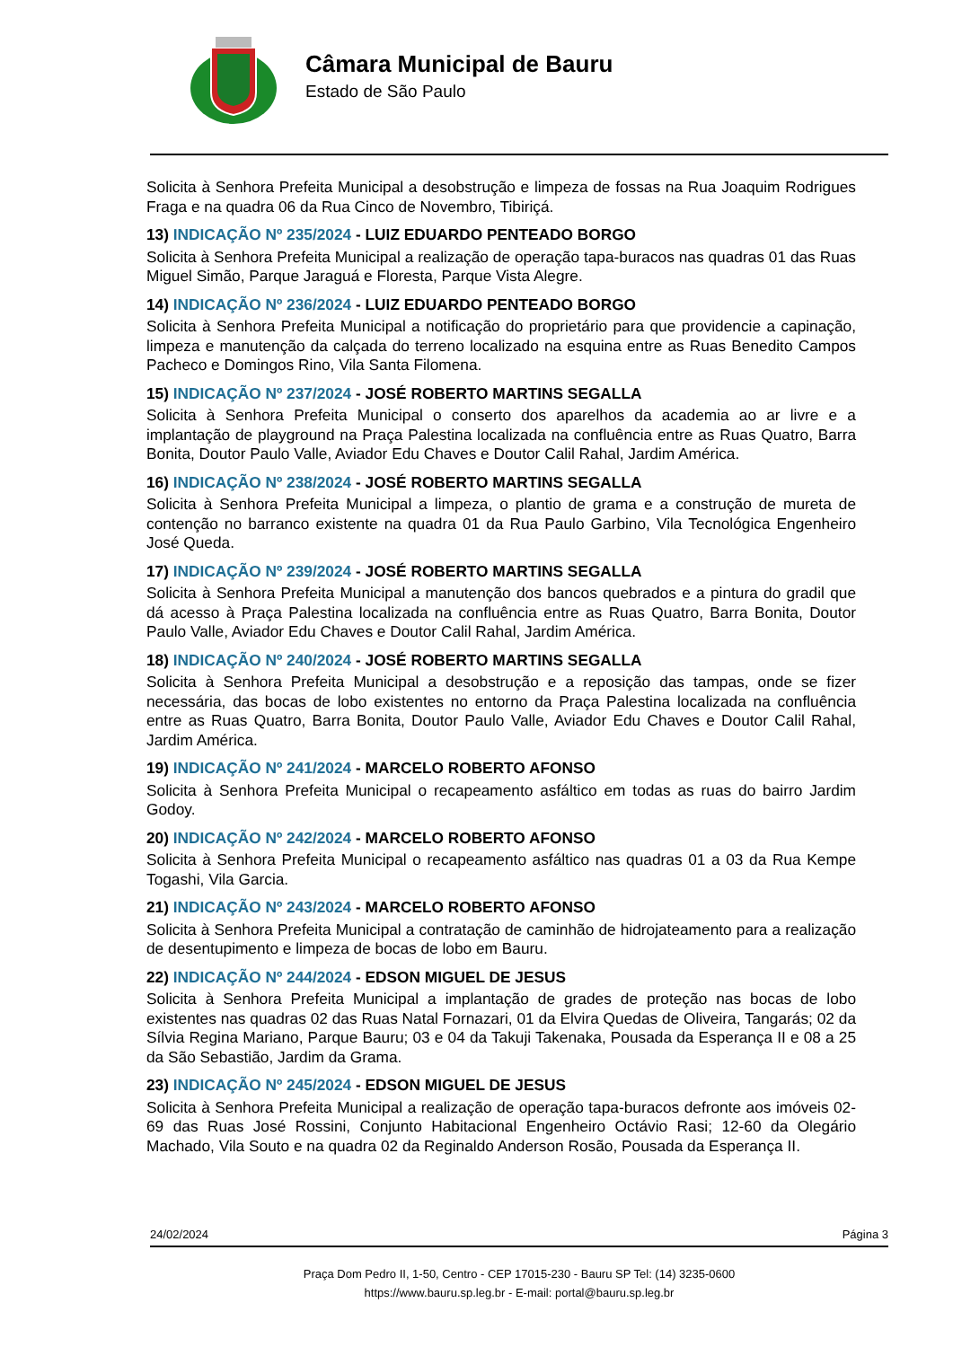Câmara Municipal de Bauru
Estado de São Paulo
Solicita à Senhora Prefeita Municipal a desobstrução e limpeza de fossas na Rua Joaquim Rodrigues Fraga e na quadra 06 da Rua Cinco de Novembro, Tibiriçá.
13) INDICAÇÃO Nº 235/2024 - LUIZ EDUARDO PENTEADO BORGO
Solicita à Senhora Prefeita Municipal a realização de operação tapa-buracos nas quadras 01 das Ruas Miguel Simão, Parque Jaraguá e Floresta, Parque Vista Alegre.
14) INDICAÇÃO Nº 236/2024 - LUIZ EDUARDO PENTEADO BORGO
Solicita à Senhora Prefeita Municipal a notificação do proprietário para que providencie a capinação, limpeza e manutenção da calçada do terreno localizado na esquina entre as Ruas Benedito Campos Pacheco e Domingos Rino, Vila Santa Filomena.
15) INDICAÇÃO Nº 237/2024 - JOSÉ ROBERTO MARTINS SEGALLA
Solicita à Senhora Prefeita Municipal o conserto dos aparelhos da academia ao ar livre e a implantação de playground na Praça Palestina localizada na confluência entre as Ruas Quatro, Barra Bonita, Doutor Paulo Valle, Aviador Edu Chaves e Doutor Calil Rahal, Jardim América.
16) INDICAÇÃO Nº 238/2024 - JOSÉ ROBERTO MARTINS SEGALLA
Solicita à Senhora Prefeita Municipal a limpeza, o plantio de grama e a construção de mureta de contenção no barranco existente na quadra 01 da Rua Paulo Garbino, Vila Tecnológica Engenheiro José Queda.
17) INDICAÇÃO Nº 239/2024 - JOSÉ ROBERTO MARTINS SEGALLA
Solicita à Senhora Prefeita Municipal a manutenção dos bancos quebrados e a pintura do gradil que dá acesso à Praça Palestina localizada na confluência entre as Ruas Quatro, Barra Bonita, Doutor Paulo Valle, Aviador Edu Chaves e Doutor Calil Rahal, Jardim América.
18) INDICAÇÃO Nº 240/2024 - JOSÉ ROBERTO MARTINS SEGALLA
Solicita à Senhora Prefeita Municipal a desobstrução e a reposição das tampas, onde se fizer necessária, das bocas de lobo existentes no entorno da Praça Palestina localizada na confluência entre as Ruas Quatro, Barra Bonita, Doutor Paulo Valle, Aviador Edu Chaves e Doutor Calil Rahal, Jardim América.
19) INDICAÇÃO Nº 241/2024 - MARCELO ROBERTO AFONSO
Solicita à Senhora Prefeita Municipal o recapeamento asfáltico em todas as ruas do bairro Jardim Godoy.
20) INDICAÇÃO Nº 242/2024 - MARCELO ROBERTO AFONSO
Solicita à Senhora Prefeita Municipal o recapeamento asfáltico nas quadras 01 a 03 da Rua Kempe Togashi, Vila Garcia.
21) INDICAÇÃO Nº 243/2024 - MARCELO ROBERTO AFONSO
Solicita à Senhora Prefeita Municipal a contratação de caminhão de hidrojateamento para a realização de desentupimento e limpeza de bocas de lobo em Bauru.
22) INDICAÇÃO Nº 244/2024 - EDSON MIGUEL DE JESUS
Solicita à Senhora Prefeita Municipal a implantação de grades de proteção nas bocas de lobo existentes nas quadras 02 das Ruas Natal Fornazari, 01 da Elvira Quedas de Oliveira, Tangarás; 02 da Sílvia Regina Mariano, Parque Bauru; 03 e 04 da Takuji Takenaka, Pousada da Esperança II e 08 a 25 da São Sebastião, Jardim da Grama.
23) INDICAÇÃO Nº 245/2024 - EDSON MIGUEL DE JESUS
Solicita à Senhora Prefeita Municipal a realização de operação tapa-buracos defronte aos imóveis 02-69 das Ruas José Rossini, Conjunto Habitacional Engenheiro Octávio Rasi; 12-60 da Olegário Machado, Vila Souto e na quadra 02 da Reginaldo Anderson Rosão, Pousada da Esperança II.
24/02/2024 Página 3
Praça Dom Pedro II, 1-50, Centro - CEP 17015-230 - Bauru SP Tel: (14) 3235-0600
https://www.bauru.sp.leg.br - E-mail: portal@bauru.sp.leg.br